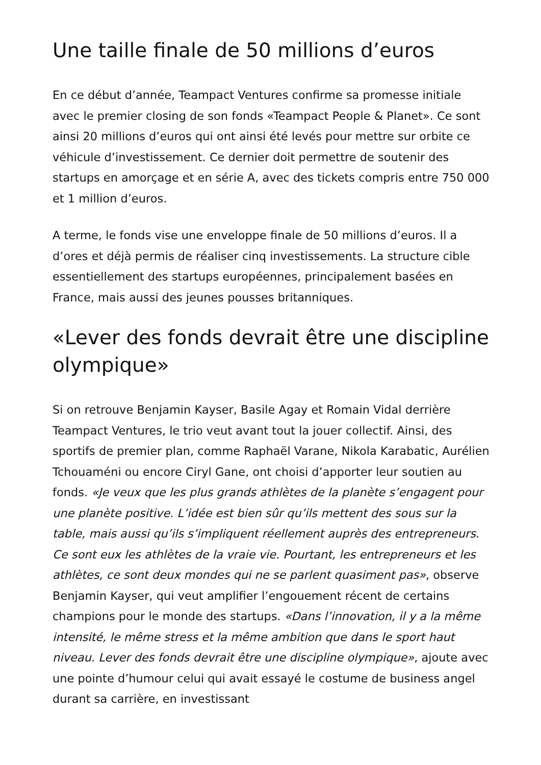Une taille finale de 50 millions d’euros
En ce début d’année, Teampact Ventures confirme sa promesse initiale avec le premier closing de son fonds «Teampact People & Planet». Ce sont ainsi 20 millions d’euros qui ont ainsi été levés pour mettre sur orbite ce véhicule d’investissement. Ce dernier doit permettre de soutenir des startups en amorçage et en série A, avec des tickets compris entre 750 000 et 1 million d’euros.
A terme, le fonds vise une enveloppe finale de 50 millions d’euros. Il a d’ores et déjà permis de réaliser cinq investissements. La structure cible essentiellement des startups européennes, principalement basées en France, mais aussi des jeunes pousses britanniques.
«Lever des fonds devrait être une discipline olympique»
Si on retrouve Benjamin Kayser, Basile Agay et Romain Vidal derrière Teampact Ventures, le trio veut avant tout la jouer collectif. Ainsi, des sportifs de premier plan, comme Raphaël Varane, Nikola Karabatic, Aurélien Tchouaméni ou encore Ciryl Gane, ont choisi d’apporter leur soutien au fonds. «Je veux que les plus grands athlètes de la planète s’engagent pour une planète positive. L’idée est bien sûr qu’ils mettent des sous sur la table, mais aussi qu’ils s’impliquent réellement auprès des entrepreneurs. Ce sont eux les athlètes de la vraie vie. Pourtant, les entrepreneurs et les athlètes, ce sont deux mondes qui ne se parlent quasiment pas», observe Benjamin Kayser, qui veut amplifier l’engouement récent de certains champions pour le monde des startups. «Dans l’innovation, il y a la même intensité, le même stress et la même ambition que dans le sport haut niveau. Lever des fonds devrait être une discipline olympique», ajoute avec une pointe d’humour celui qui avait essayé le costume de business angel durant sa carrière, en investissant